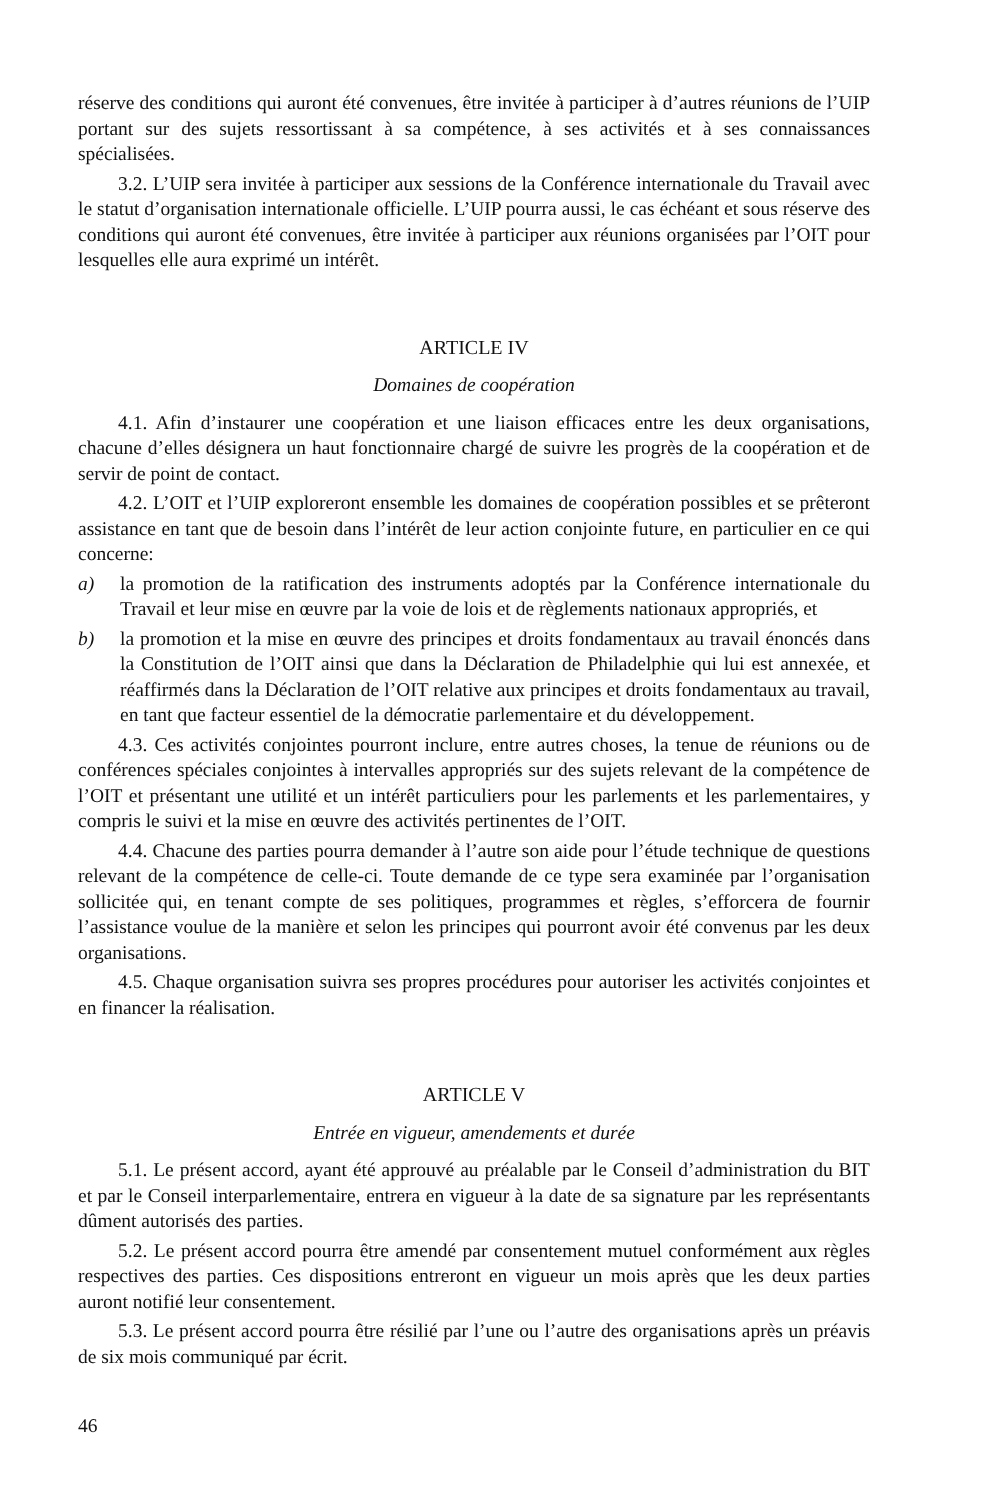réserve des conditions qui auront été convenues, être invitée à participer à d’autres réunions de l’UIP portant sur des sujets ressortissant à sa compétence, à ses activités et à ses connaissances spécialisées.
3.2. L’UIP sera invitée à participer aux sessions de la Conférence internationale du Travail avec le statut d’organisation internationale officielle. L’UIP pourra aussi, le cas échéant et sous réserve des conditions qui auront été convenues, être invitée à participer aux réunions organisées par l’OIT pour lesquelles elle aura exprimé un intérêt.
ARTICLE IV
Domaines de coopération
4.1. Afin d’instaurer une coopération et une liaison efficaces entre les deux organisations, chacune d’elles désignera un haut fonctionnaire chargé de suivre les progrès de la coopération et de servir de point de contact.
4.2. L’OIT et l’UIP exploreront ensemble les domaines de coopération possibles et se prêteront assistance en tant que de besoin dans l’intérêt de leur action conjointe future, en particulier en ce qui concerne:
a) la promotion de la ratification des instruments adoptés par la Conférence internationale du Travail et leur mise en œuvre par la voie de lois et de règlements nationaux appropriés, et
b) la promotion et la mise en œuvre des principes et droits fondamentaux au travail énoncés dans la Constitution de l’OIT ainsi que dans la Déclaration de Philadelphie qui lui est annexée, et réaffirmés dans la Déclaration de l’OIT relative aux principes et droits fondamentaux au travail, en tant que facteur essentiel de la démocratie parlementaire et du développement.
4.3. Ces activités conjointes pourront inclure, entre autres choses, la tenue de réunions ou de conférences spéciales conjointes à intervalles appropriés sur des sujets relevant de la compétence de l’OIT et présentant une utilité et un intérêt particuliers pour les parlements et les parlementaires, y compris le suivi et la mise en œuvre des activités pertinentes de l’OIT.
4.4. Chacune des parties pourra demander à l’autre son aide pour l’étude technique de questions relevant de la compétence de celle-ci. Toute demande de ce type sera examinée par l’organisation sollicitée qui, en tenant compte de ses politiques, programmes et règles, s’efforcera de fournir l’assistance voulue de la manière et selon les principes qui pourront avoir été convenus par les deux organisations.
4.5. Chaque organisation suivra ses propres procédures pour autoriser les activités conjointes et en financer la réalisation.
ARTICLE V
Entrée en vigueur, amendements et durée
5.1. Le présent accord, ayant été approuvé au préalable par le Conseil d’administration du BIT et par le Conseil interparlementaire, entrera en vigueur à la date de sa signature par les représentants dûment autorisés des parties.
5.2. Le présent accord pourra être amendé par consentement mutuel conformément aux règles respectives des parties. Ces dispositions entreront en vigueur un mois après que les deux parties auront notifié leur consentement.
5.3. Le présent accord pourra être résilié par l’une ou l’autre des organisations après un préavis de six mois communiqué par écrit.
46